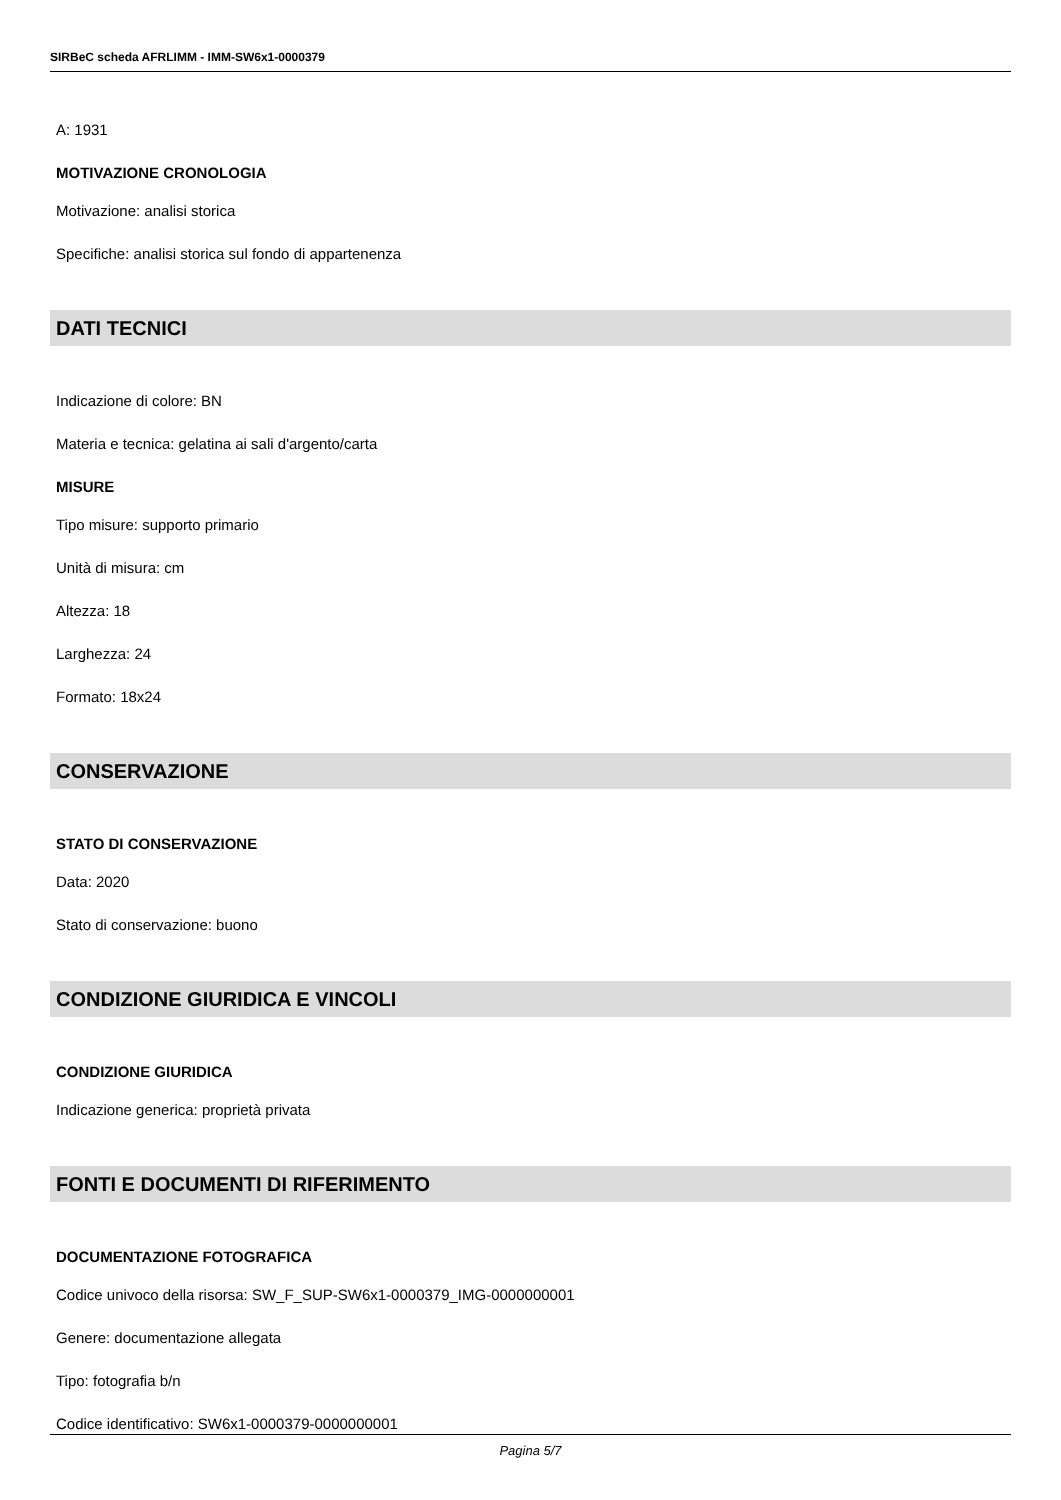SIRBeC scheda AFRLIMM - IMM-SW6x1-0000379
A: 1931
MOTIVAZIONE CRONOLOGIA
Motivazione: analisi storica
Specifiche: analisi storica sul fondo di appartenenza
DATI TECNICI
Indicazione di colore: BN
Materia e tecnica: gelatina ai sali d'argento/carta
MISURE
Tipo misure: supporto primario
Unità di misura: cm
Altezza: 18
Larghezza: 24
Formato: 18x24
CONSERVAZIONE
STATO DI CONSERVAZIONE
Data: 2020
Stato di conservazione: buono
CONDIZIONE GIURIDICA E VINCOLI
CONDIZIONE GIURIDICA
Indicazione generica: proprietà privata
FONTI E DOCUMENTI DI RIFERIMENTO
DOCUMENTAZIONE FOTOGRAFICA
Codice univoco della risorsa: SW_F_SUP-SW6x1-0000379_IMG-0000000001
Genere: documentazione allegata
Tipo: fotografia b/n
Codice identificativo: SW6x1-0000379-0000000001
Pagina 5/7